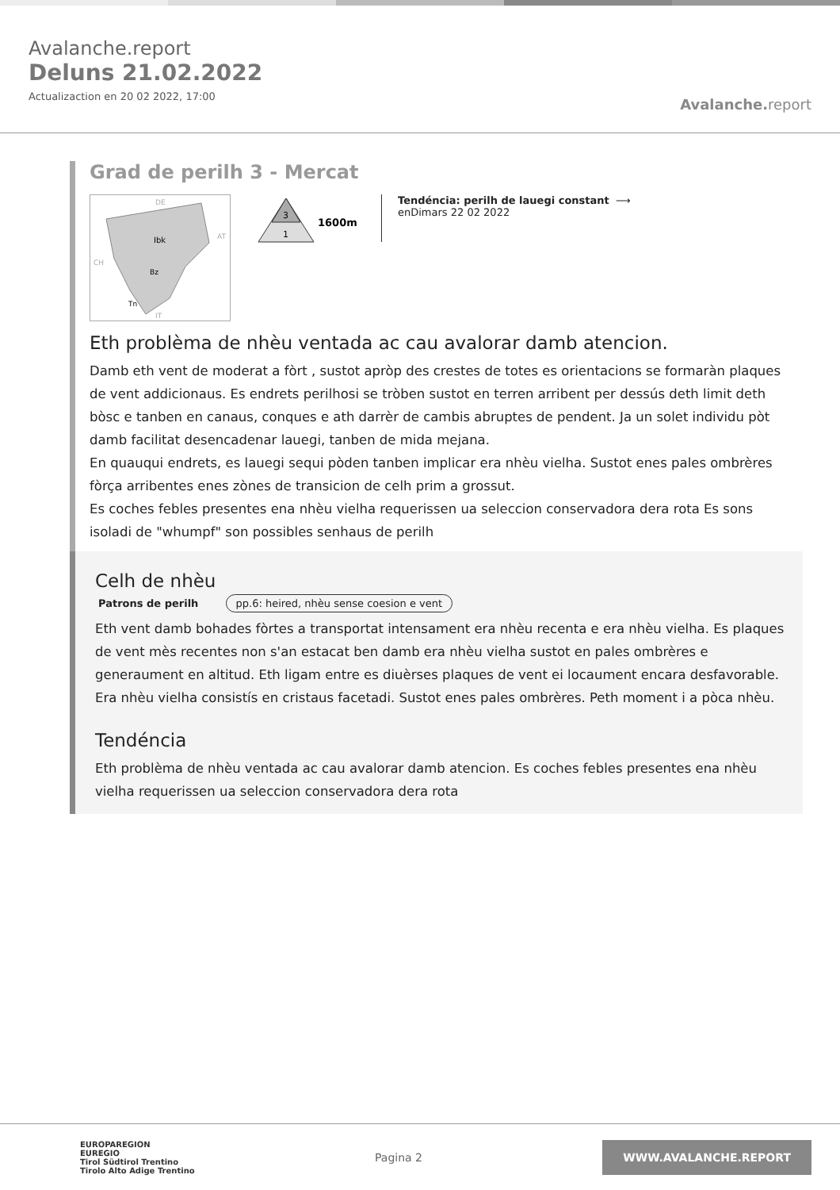Avalanche.report
Deluns 21.02.2022
Actualizaction en 20 02 2022, 17:00
Avalanche. report
Grad de perilh 3 - Mercat
Ibk
Bz
Tn
DE
AT
CH
IT
3
1
1600m
Tendéncia: perilh de lauegi constant ⟶
enDimars 22 02 2022
Eth problèma de nhèu ventada ac cau avalorar damb atencion.
Damb eth vent de moderat a fòrt , sustot apròp des crestes de totes es orientacions se formaràn plaques de vent addicionaus. Es endrets perilhosi se tròben sustot en terren arribent per dessús deth limit deth bòsc e tanben en canaus, conques e ath darrèr de cambis abruptes de pendent. Ja un solet individu pòt damb facilitat desencadenar lauegi, tanben de mida mejana.
En quauqui endrets, es lauegi sequi pòden tanben implicar era nhèu vielha. Sustot enes pales ombrères fòrça arribentes enes zònes de transicion de celh prim a grossut.
Es coches febles presentes ena nhèu vielha requerissen ua seleccion conservadora dera rota Es sons isoladi de "whumpf" son possibles senhaus de perilh
Celh de nhèu
Patrons de perilh pp.6: heired, nhèu sense coesion e vent
Eth vent damb bohades fòrtes a transportat intensament era nhèu recenta e era nhèu vielha. Es plaques de vent mès recentes non s'an estacat ben damb era nhèu vielha sustot en pales ombrères e generaument en altitud. Eth ligam entre es diuèrses plaques de vent ei locaument encara desfavorable.
Era nhèu vielha consistís en cristaus facetadi. Sustot enes pales ombrères. Peth moment i a pòca nhèu.
Tendéncia
Eth problèma de nhèu ventada ac cau avalorar damb atencion. Es coches febles presentes ena nhèu vielha requerissen ua seleccion conservadora dera rota
EUROPAREGION
EUREGIO
Tirol Südtirol Trentino
Tirolo Alto Adige Trentino
Pagina 2
WWW.AVALANCHE.REPORT